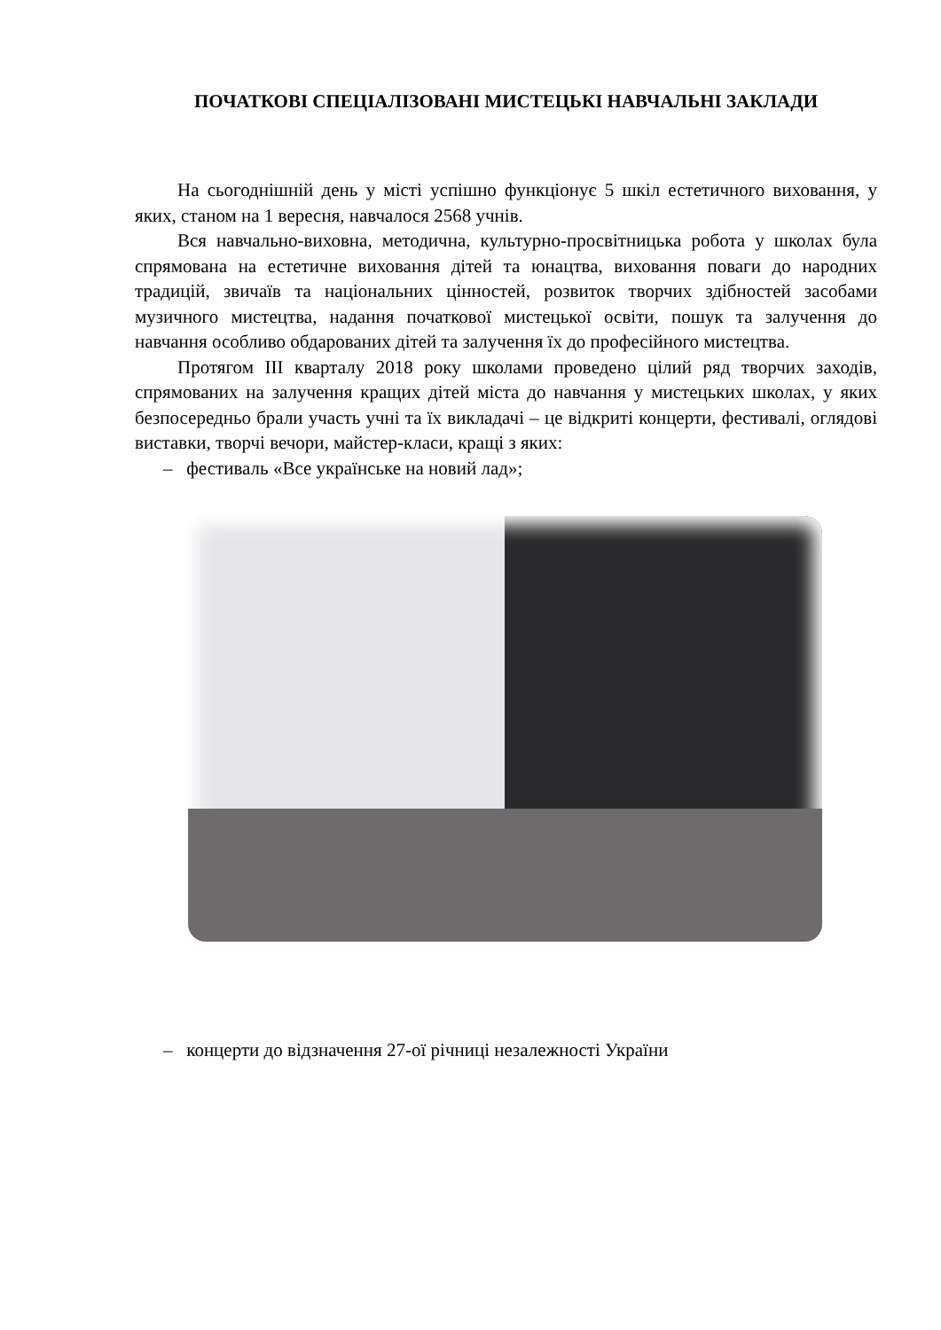ПОЧАТКОВІ СПЕЦІАЛІЗОВАНІ МИСТЕЦЬКІ НАВЧАЛЬНІ ЗАКЛАДИ
На сьогоднішній день у місті успішно функціонує 5 шкіл естетичного виховання, у яких, станом на 1 вересня, навчалося 2568 учнів.
Вся навчально-виховна, методична, культурно-просвітницька робота у школах була спрямована на естетичне виховання дітей та юнацтва, виховання поваги до народних традицій, звичаїв та національних цінностей, розвиток творчих здібностей засобами музичного мистецтва, надання початкової мистецької освіти, пошук та залучення до навчання особливо обдарованих дітей та залучення їх до професійного мистецтва.
Протягом III кварталу 2018 року школами проведено цілий ряд творчих заходів, спрямованих на залучення кращих дітей міста до навчання у мистецьких школах, у яких безпосередньо брали участь учні та їх викладачі – це відкриті концерти, фестивалі, оглядові виставки, творчі вечори, майстер-класи, кращі з яких:
– фестиваль «Все українське на новий лад»;
– концерти до відзначення 27-ої річниці незалежності України